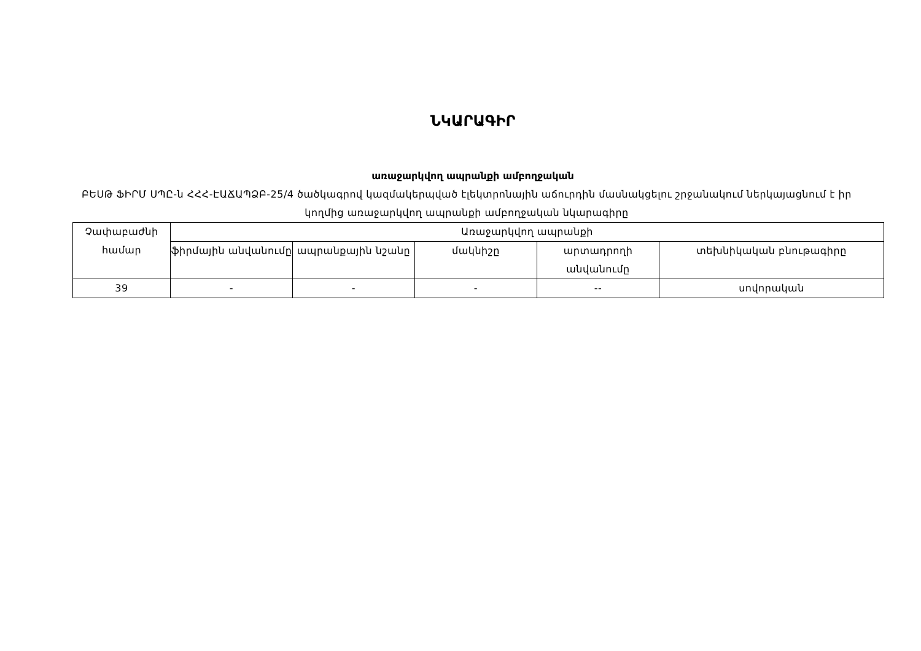ՆԿԱՐԱԳԻՐ
առաջարկվող ապրանքի ամբողջական
ԲԵՍԹ ՖԻՐՄ ՍՊԸ-ն ՀՀՀ-ԷԱՃԱՊՁԲ-25/4 ծածկագրով կազմակերպված էլեկտրոնային աճուրդին մասնակցելու շրջանակում ներկայացնում է իր կողմից առաջարկվող ապրանքի ամբողջական նկարագիրը
| Չափաբաժնի համար | Առաջարկվող ապրանքի | | | | |
| | ֆիրմային անվանումը | ապրանքային նշանը | մակնիշը | արտադրողի անվանումը | տեխնիկական բնութագիրը |
| 39 | - | - | - | -- | սովորական |